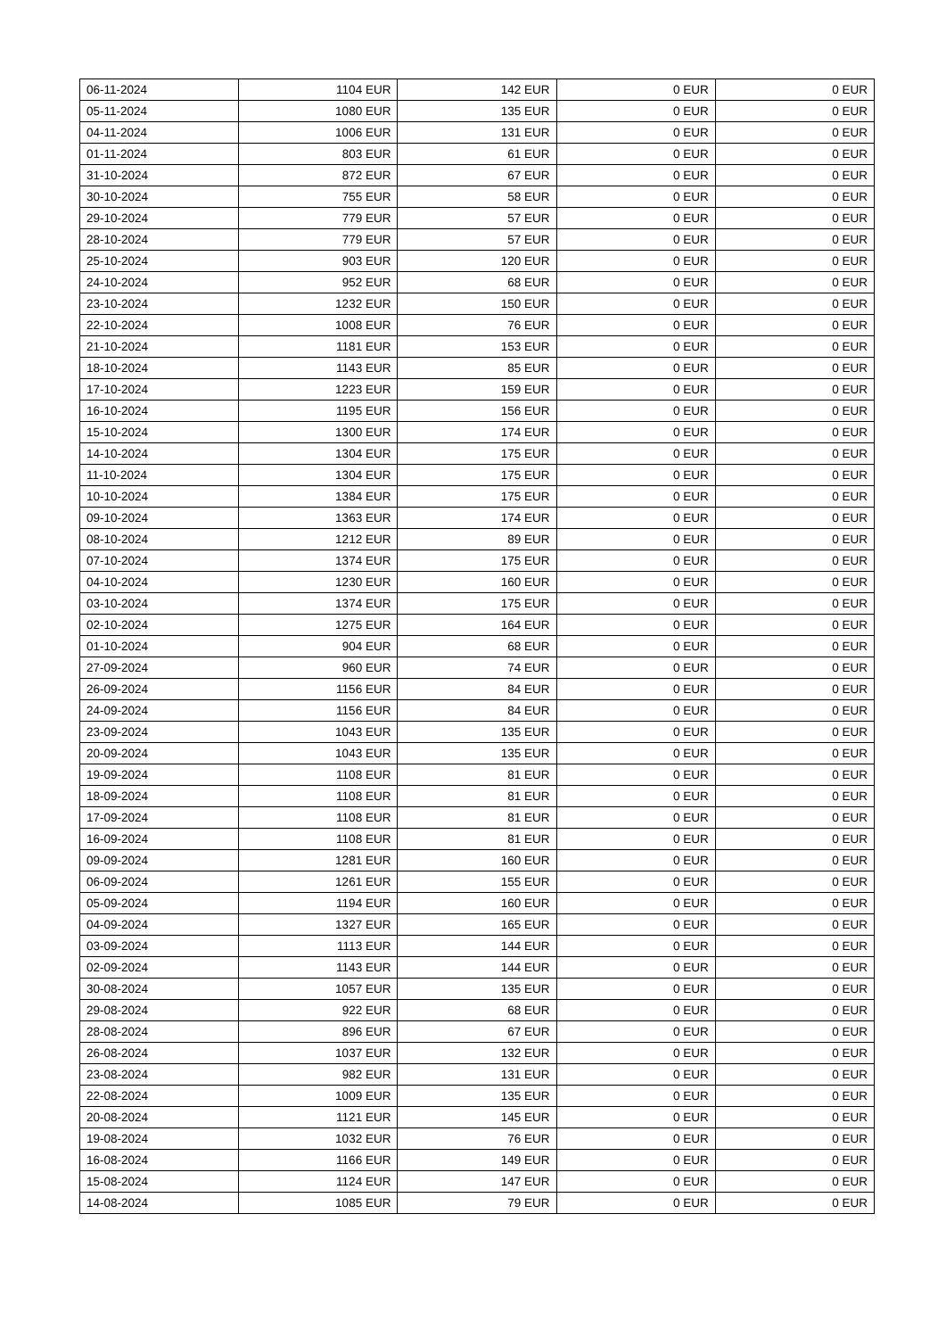| 06-11-2024 | 1104 EUR | 142 EUR | 0 EUR | 0 EUR |
| 05-11-2024 | 1080 EUR | 135 EUR | 0 EUR | 0 EUR |
| 04-11-2024 | 1006 EUR | 131 EUR | 0 EUR | 0 EUR |
| 01-11-2024 | 803 EUR | 61 EUR | 0 EUR | 0 EUR |
| 31-10-2024 | 872 EUR | 67 EUR | 0 EUR | 0 EUR |
| 30-10-2024 | 755 EUR | 58 EUR | 0 EUR | 0 EUR |
| 29-10-2024 | 779 EUR | 57 EUR | 0 EUR | 0 EUR |
| 28-10-2024 | 779 EUR | 57 EUR | 0 EUR | 0 EUR |
| 25-10-2024 | 903 EUR | 120 EUR | 0 EUR | 0 EUR |
| 24-10-2024 | 952 EUR | 68 EUR | 0 EUR | 0 EUR |
| 23-10-2024 | 1232 EUR | 150 EUR | 0 EUR | 0 EUR |
| 22-10-2024 | 1008 EUR | 76 EUR | 0 EUR | 0 EUR |
| 21-10-2024 | 1181 EUR | 153 EUR | 0 EUR | 0 EUR |
| 18-10-2024 | 1143 EUR | 85 EUR | 0 EUR | 0 EUR |
| 17-10-2024 | 1223 EUR | 159 EUR | 0 EUR | 0 EUR |
| 16-10-2024 | 1195 EUR | 156 EUR | 0 EUR | 0 EUR |
| 15-10-2024 | 1300 EUR | 174 EUR | 0 EUR | 0 EUR |
| 14-10-2024 | 1304 EUR | 175 EUR | 0 EUR | 0 EUR |
| 11-10-2024 | 1304 EUR | 175 EUR | 0 EUR | 0 EUR |
| 10-10-2024 | 1384 EUR | 175 EUR | 0 EUR | 0 EUR |
| 09-10-2024 | 1363 EUR | 174 EUR | 0 EUR | 0 EUR |
| 08-10-2024 | 1212 EUR | 89 EUR | 0 EUR | 0 EUR |
| 07-10-2024 | 1374 EUR | 175 EUR | 0 EUR | 0 EUR |
| 04-10-2024 | 1230 EUR | 160 EUR | 0 EUR | 0 EUR |
| 03-10-2024 | 1374 EUR | 175 EUR | 0 EUR | 0 EUR |
| 02-10-2024 | 1275 EUR | 164 EUR | 0 EUR | 0 EUR |
| 01-10-2024 | 904 EUR | 68 EUR | 0 EUR | 0 EUR |
| 27-09-2024 | 960 EUR | 74 EUR | 0 EUR | 0 EUR |
| 26-09-2024 | 1156 EUR | 84 EUR | 0 EUR | 0 EUR |
| 24-09-2024 | 1156 EUR | 84 EUR | 0 EUR | 0 EUR |
| 23-09-2024 | 1043 EUR | 135 EUR | 0 EUR | 0 EUR |
| 20-09-2024 | 1043 EUR | 135 EUR | 0 EUR | 0 EUR |
| 19-09-2024 | 1108 EUR | 81 EUR | 0 EUR | 0 EUR |
| 18-09-2024 | 1108 EUR | 81 EUR | 0 EUR | 0 EUR |
| 17-09-2024 | 1108 EUR | 81 EUR | 0 EUR | 0 EUR |
| 16-09-2024 | 1108 EUR | 81 EUR | 0 EUR | 0 EUR |
| 09-09-2024 | 1281 EUR | 160 EUR | 0 EUR | 0 EUR |
| 06-09-2024 | 1261 EUR | 155 EUR | 0 EUR | 0 EUR |
| 05-09-2024 | 1194 EUR | 160 EUR | 0 EUR | 0 EUR |
| 04-09-2024 | 1327 EUR | 165 EUR | 0 EUR | 0 EUR |
| 03-09-2024 | 1113 EUR | 144 EUR | 0 EUR | 0 EUR |
| 02-09-2024 | 1143 EUR | 144 EUR | 0 EUR | 0 EUR |
| 30-08-2024 | 1057 EUR | 135 EUR | 0 EUR | 0 EUR |
| 29-08-2024 | 922 EUR | 68 EUR | 0 EUR | 0 EUR |
| 28-08-2024 | 896 EUR | 67 EUR | 0 EUR | 0 EUR |
| 26-08-2024 | 1037 EUR | 132 EUR | 0 EUR | 0 EUR |
| 23-08-2024 | 982 EUR | 131 EUR | 0 EUR | 0 EUR |
| 22-08-2024 | 1009 EUR | 135 EUR | 0 EUR | 0 EUR |
| 20-08-2024 | 1121 EUR | 145 EUR | 0 EUR | 0 EUR |
| 19-08-2024 | 1032 EUR | 76 EUR | 0 EUR | 0 EUR |
| 16-08-2024 | 1166 EUR | 149 EUR | 0 EUR | 0 EUR |
| 15-08-2024 | 1124 EUR | 147 EUR | 0 EUR | 0 EUR |
| 14-08-2024 | 1085 EUR | 79 EUR | 0 EUR | 0 EUR |